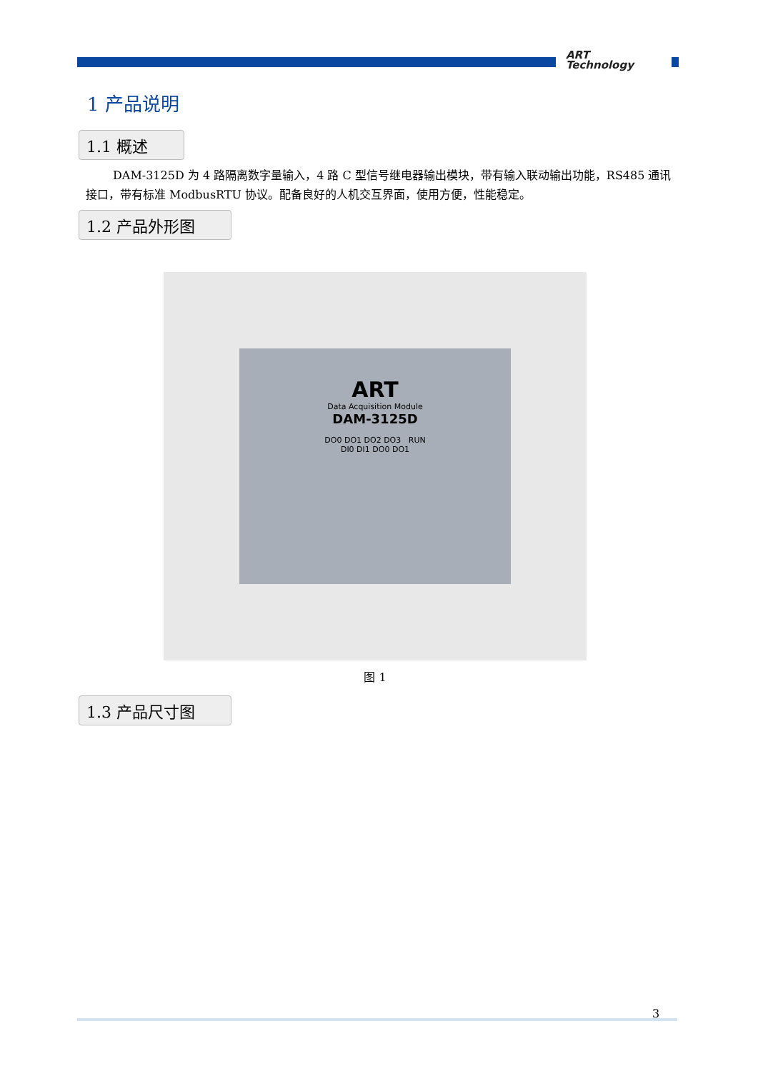ART
Technology
1 产品说明
1.1 概述
DAM-3125D 为 4 路隔离数字量输入，4 路 C 型信号继电器输出模块，带有输入联动输出功能，RS485 通讯接口，带有标准 ModbusRTU 协议。配备良好的人机交互界面，使用方便，性能稳定。
1.2 产品外形图
ART
Data Acquisition Module
DAM-3125D
DO0 DO1 DO2 DO3 RUN
DI0 DI1 DO0 DO1
图 1
1.3 产品尺寸图
3